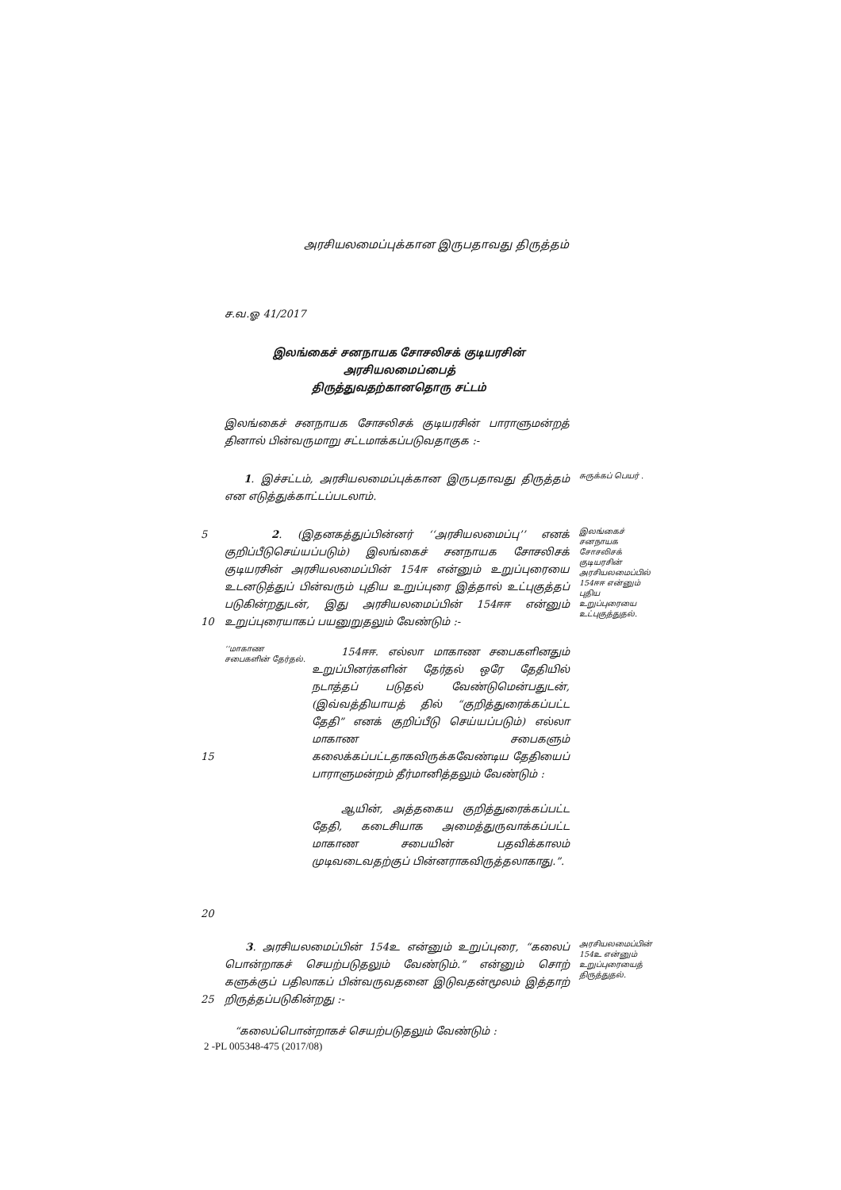அரசியலமைப்புக்கான இருபதாவது திருத்தம்
ச.வ.ஓ 41/2017
இலங்கைச் சனநாயக சோசலிசக் குடியரசின் அரசியலமைப்பைத்
திருத்துவதற்கானதொரு சட்டம்
இலங்கைச் சனநாயக சோசலிசக் குடியரசின் பாராளுமன்றத் தினால் பின்வருமாறு சட்டமாக்கப்படுவதாகுக :-
1. இச்சட்டம், அரசியலமைப்புக்கான இருபதாவது திருத்தம் என எடுத்துக்காட்டப்படலாம்.
சுருக்கப் பெயர் .
5
10
2. (இதனகத்துப்பின்னர் ‘‘அரசியலமைப்பு’’ எனக் குறிப்பீடுசெய்யப்படும்) இலங்கைச் சனநாயக சோசலிசக் குடியரசின் அரசியலமைப்பின் 154ஈ என்னும் உறுப்புரையை உடனடுத்துப் பின்வரும் புதிய உறுப்புரை இத்தால் உட்புகுத்தப் படுகின்றதுடன், இது அரசியலமைப்பின் 154ஈஈ என்னும் உறுப்புரையாகப் பயனுறுதலும் வேண்டும் :-
இலங்கைச் சனநாயக சோசலிசக் குடியரசின் அரசியலமைப்பில் 154ஈஈ என்னும் புதிய உறுப்புரையை உட்புகுத்துதல்.
15
20
‘‘மாகாண சபைகளின் தேர்தல்.
154ஈஈ. எல்லா மாகாண சபைகளினதும் உறுப்பினர்களின் தேர்தல் ஒரே தேதியில் நடாத்தப் படுதல் வேண்டுமென்பதுடன், (இவ்வத்தியாயத் தில் “குறித்துரைக்கப்பட்ட தேதி” எனக் குறிப்பீடு செய்யப்படும்) எல்லா மாகாண சபைகளும் கலைக்கப்பட்டதாகவிருக்கவேண்டிய தேதியைப் பாராளுமன்றம் தீர்மானித்தலும் வேண்டும் :
ஆயின், அத்தகைய குறித்துரைக்கப்பட்ட தேதி, கடைசியாக அமைத்துருவாக்கப்பட்ட மாகாண சபையின் பதவிக்காலம் முடிவடைவதற்குப் பின்னராகவிருத்தலாகாது.”.
25 3. அரசியலமைப்பின் 154உ என்னும் உறுப்புரை, “கலைப் பொன்றாகச் செயற்படுதலும் வேண்டும்.” என்னும் சொற் களுக்குப் பதிலாகப் பின்வருவதனை இடுவதன்மூலம் இத்தாற் றிருத்தப்படுகின்றது :-
அரசியலமைப்பின் 154உ என்னும் உறுப்புரையைத் திருத்துதல்.
“கலைப்பொன்றாகச் செயற்படுதலும் வேண்டும் :
2 -PL 005348-475 (2017/08)